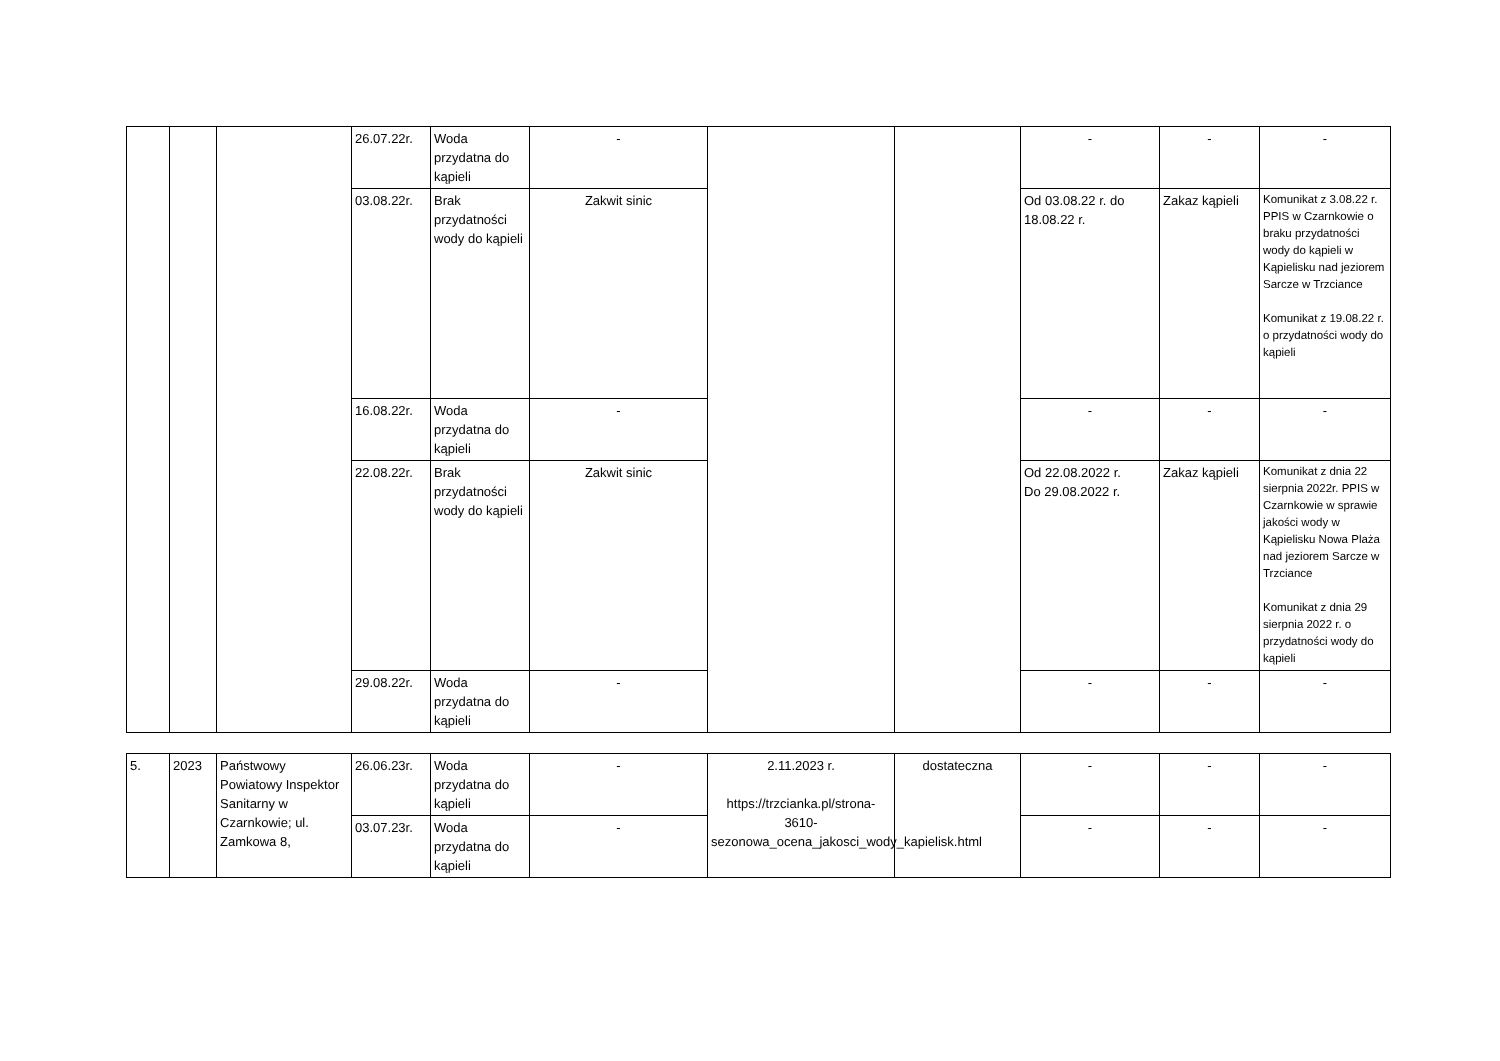| | | | 26.07.22r. | Woda przydatna do kąpieli | - | | | - | - | - |
| | | | 03.08.22r. | Brak przydatności wody do kąpieli | Zakwit sinic | | | Od 03.08.22 r. do 18.08.22 r. | Zakaz kąpieli | Komunikat z 3.08.22 r. PPIS w Czarnkowie o braku przydatności wody do kąpieli w Kąpielisku nad jeziorem Sarcze w Trzciance Komunikat z 19.08.22 r. o przydatności wody do kąpieli |
| | | | 16.08.22r. | Woda przydatna do kąpieli | - | | | - | - | - |
| | | | 22.08.22r. | Brak przydatności wody do kąpieli | Zakwit sinic | | | Od 22.08.2022 r. Do 29.08.2022 r. | Zakaz kąpieli | Komunikat z dnia 22 sierpnia 2022r. PPIS w Czarnkowie w sprawie jakości wody w Kąpielisku Nowa Plaża nad jeziorem Sarcze w Trzciance Komunikat z dnia 29 sierpnia 2022 r. o przydatności wody do kąpieli |
| | | | 29.08.22r. | Woda przydatna do kąpieli | - | | | - | - | - |
| 5. | 2023 | Państwowy Powiatowy Inspektor Sanitarny w Czarnkowie; ul. Zamkowa 8, | 26.06.23r. | Woda przydatna do kąpieli | - | 2.11.2023 r. https://trzcianka.pl/strona-3610-sezonowa_ocena_jakosci_wody_kapielisk.html | dostateczna | - | - | - |
| | | | 03.07.23r. | Woda przydatna do kąpieli | - | | | - | - | - |